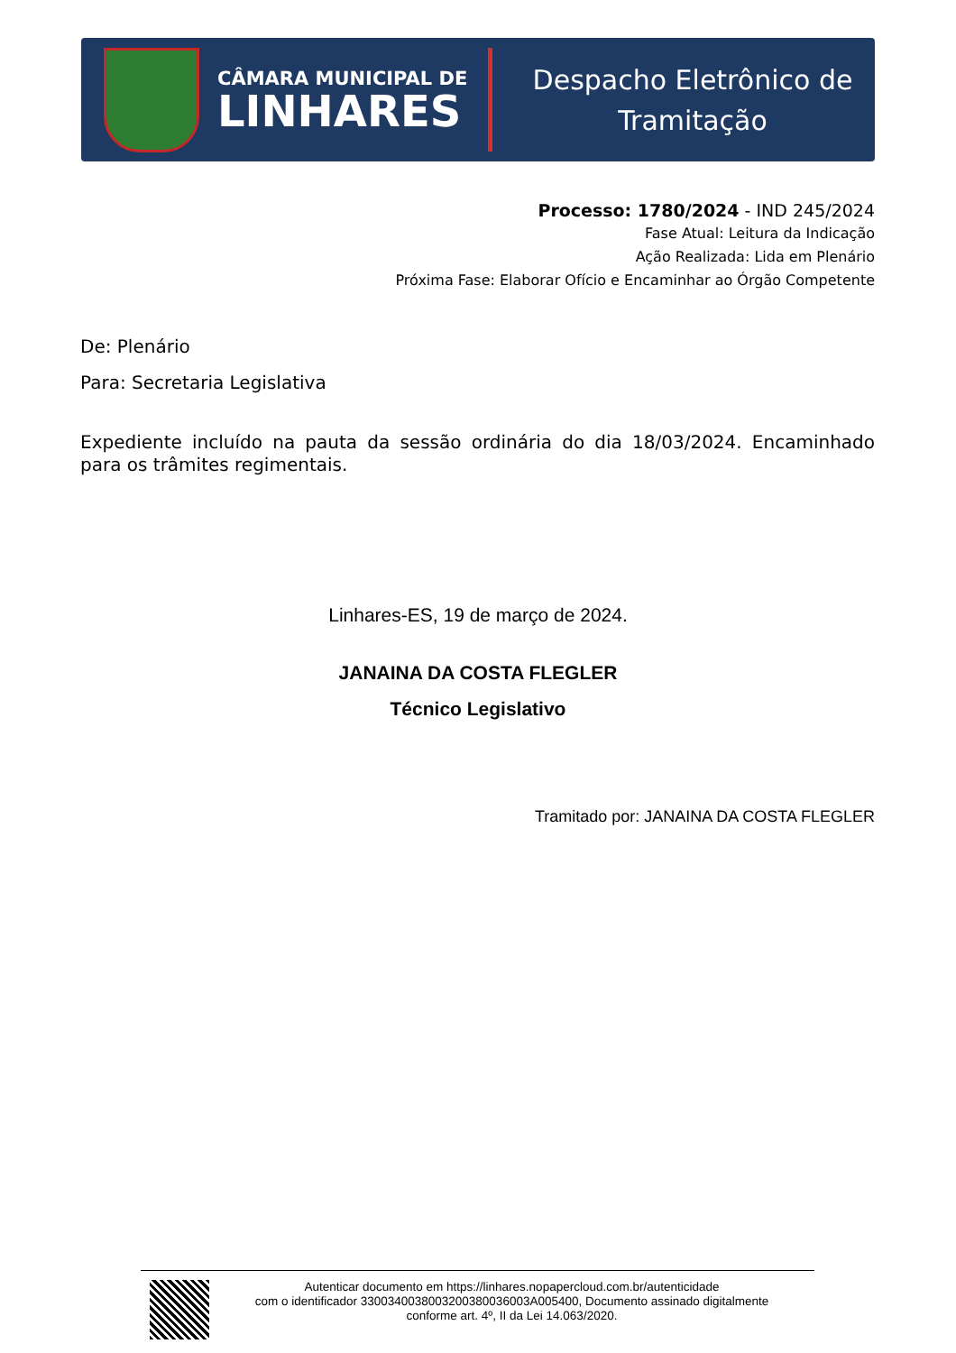CÂMARA MUNICIPAL DE
LINHARES
Despacho Eletrônico de
Tramitação
Processo: 1780/2024 - IND 245/2024
Fase Atual: Leitura da Indicação
Ação Realizada: Lida em Plenário
Próxima Fase: Elaborar Ofício e Encaminhar ao Órgão Competente
De: Plenário
Para: Secretaria Legislativa
Expediente incluído na pauta da sessão ordinária do dia 18/03/2024. Encaminhado para os trâmites regimentais.
Linhares-ES, 19 de março de 2024.
JANAINA DA COSTA FLEGLER
Técnico Legislativo
Tramitado por: JANAINA DA COSTA FLEGLER
Autenticar documento em https://linhares.nopapercloud.com.br/autenticidade
com o identificador 3300340038003200380036003A005400, Documento assinado digitalmente
conforme art. 4º, II da Lei 14.063/2020.